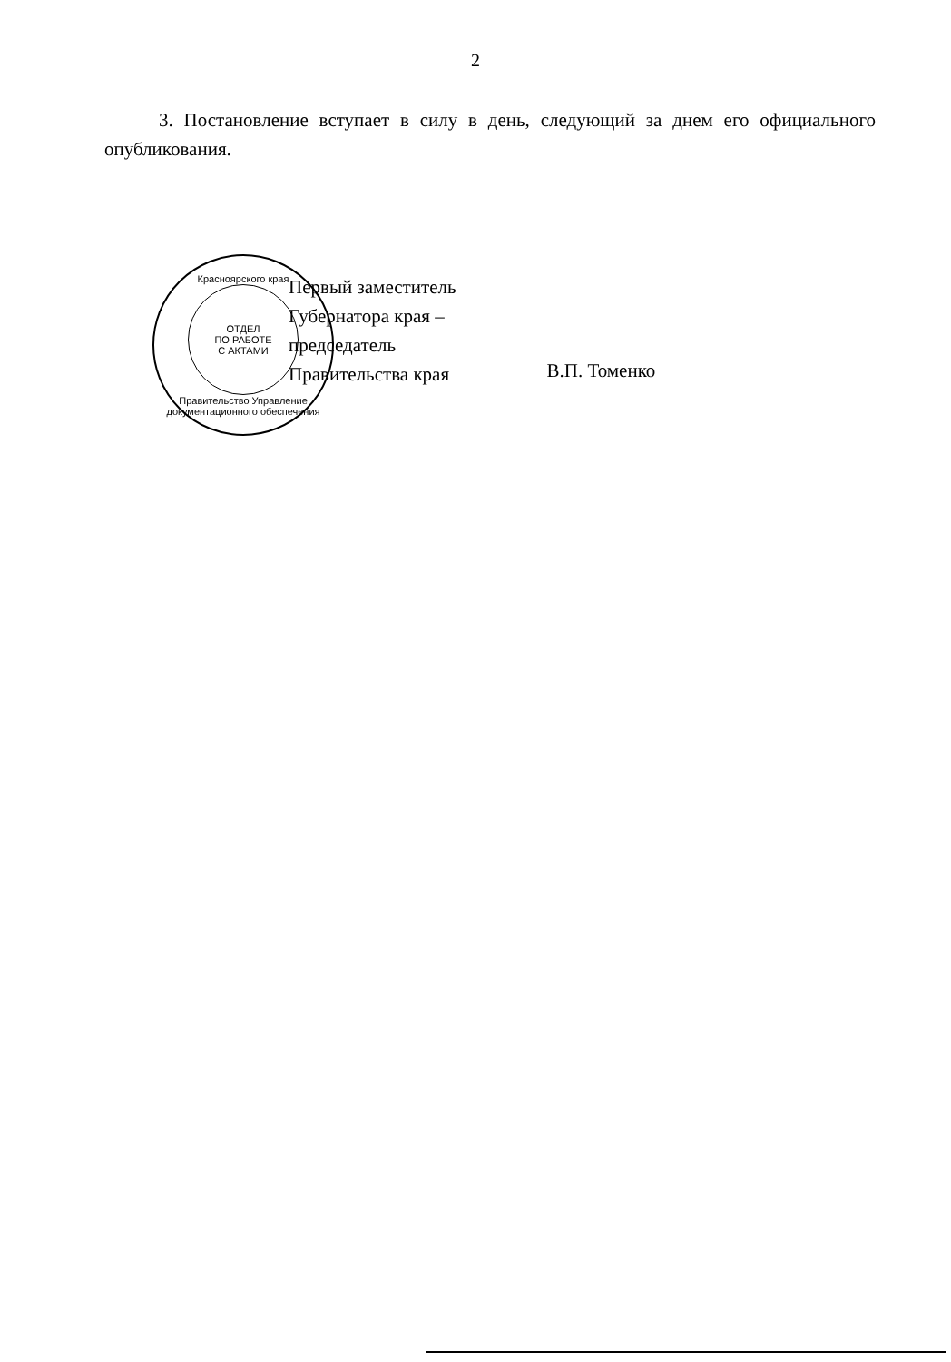2
3. Постановление вступает в силу в день, следующий за днем его официального опубликования.
Красноярского края
ОТДЕЛ
ПО РАБОТЕ
С АКТАМИ
Правительство Управление документационного обеспечения
Первый заместитель
Губернатора края –
председатель
Правительства края
В.П. Томенко